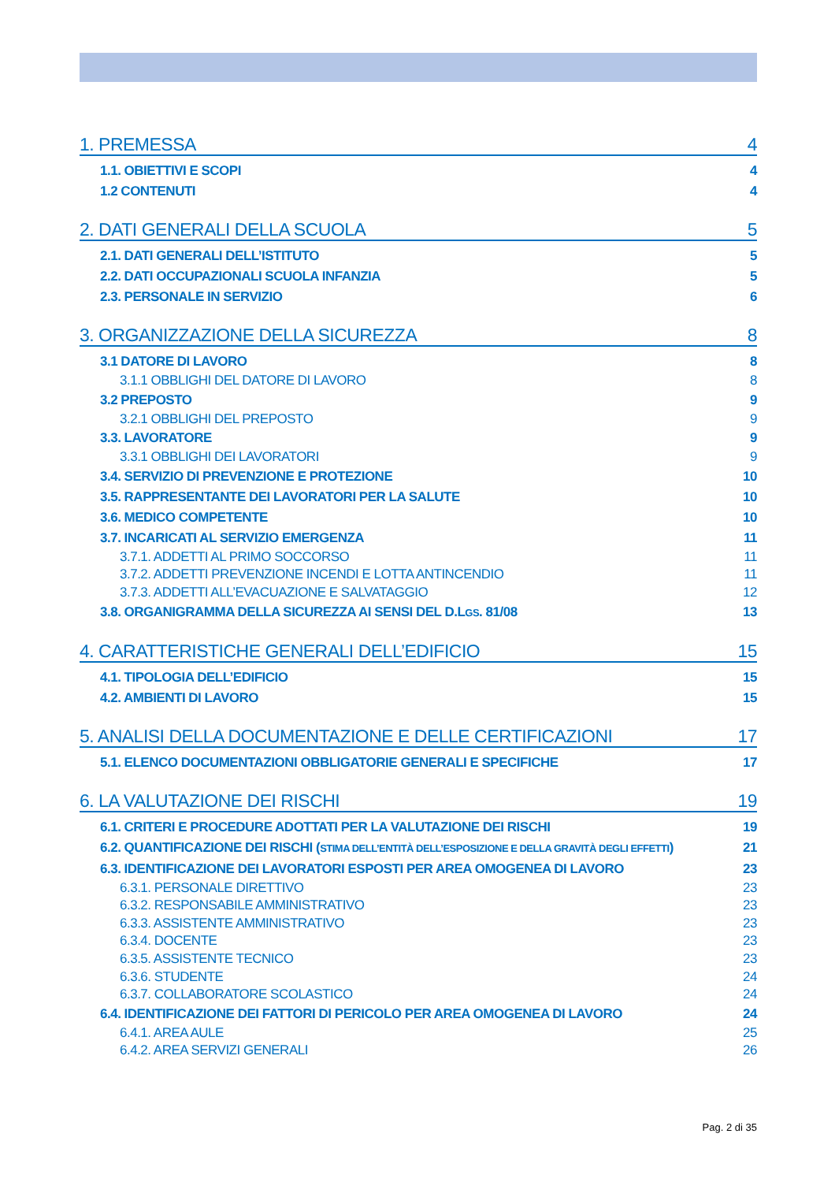1. PREMESSA 4
1.1. OBIETTIVI E SCOPI 4
1.2 CONTENUTI 4
2. DATI GENERALI DELLA SCUOLA 5
2.1. DATI GENERALI DELL’ISTITUTO 5
2.2. DATI OCCUPAZIONALI SCUOLA INFANZIA 5
2.3. PERSONALE IN SERVIZIO 6
3. ORGANIZZAZIONE DELLA SICUREZZA 8
3.1 DATORE DI LAVORO 8
3.1.1 OBBLIGHI DEL DATORE DI LAVORO 8
3.2 PREPOSTO 9
3.2.1 OBBLIGHI DEL PREPOSTO 9
3.3. LAVORATORE 9
3.3.1 OBBLIGHI DEI LAVORATORI 9
3.4. SERVIZIO DI PREVENZIONE E PROTEZIONE 10
3.5. RAPPRESENTANTE DEI LAVORATORI PER LA SALUTE 10
3.6. MEDICO COMPETENTE 10
3.7. INCARICATI AL SERVIZIO EMERGENZA 11
3.7.1. ADDETTI AL PRIMO SOCCORSO 11
3.7.2. ADDETTI PREVENZIONE INCENDI E LOTTA ANTINCENDIO 11
3.7.3. ADDETTI ALL’EVACUAZIONE E SALVATAGGIO 12
3.8. ORGANIGRAMMA DELLA SICUREZZA AI SENSI DEL D.LGS. 81/08 13
4. CARATTERISTICHE GENERALI DELL’EDIFICIO 15
4.1. TIPOLOGIA DELL’EDIFICIO 15
4.2. AMBIENTI DI LAVORO 15
5. ANALISI DELLA DOCUMENTAZIONE E DELLE CERTIFICAZIONI 17
5.1. ELENCO DOCUMENTAZIONI OBBLIGATORIE GENERALI E SPECIFICHE 17
6. LA VALUTAZIONE DEI RISCHI 19
6.1. CRITERI E PROCEDURE ADOTTATI PER LA VALUTAZIONE DEI RISCHI 19
6.2. QUANTIFICAZIONE DEI RISCHI (STIMA DELL’ENTITÀ DELL’ESPOSIZIONE E DELLA GRAVITÀ DEGLI EFFETTI) 21
6.3. IDENTIFICAZIONE DEI LAVORATORI ESPOSTI PER AREA OMOGENEA DI LAVORO 23
6.3.1. PERSONALE DIRETTIVO 23
6.3.2. RESPONSABILE AMMINISTRATIVO 23
6.3.3. ASSISTENTE AMMINISTRATIVO 23
6.3.4. DOCENTE 23
6.3.5. ASSISTENTE TECNICO 23
6.3.6. STUDENTE 24
6.3.7. COLLABORATORE SCOLASTICO 24
6.4. IDENTIFICAZIONE DEI FATTORI DI PERICOLO PER AREA OMOGENEA DI LAVORO 24
6.4.1. AREA AULE 25
6.4.2. AREA SERVIZI GENERALI 26
Pag. 2 di 35